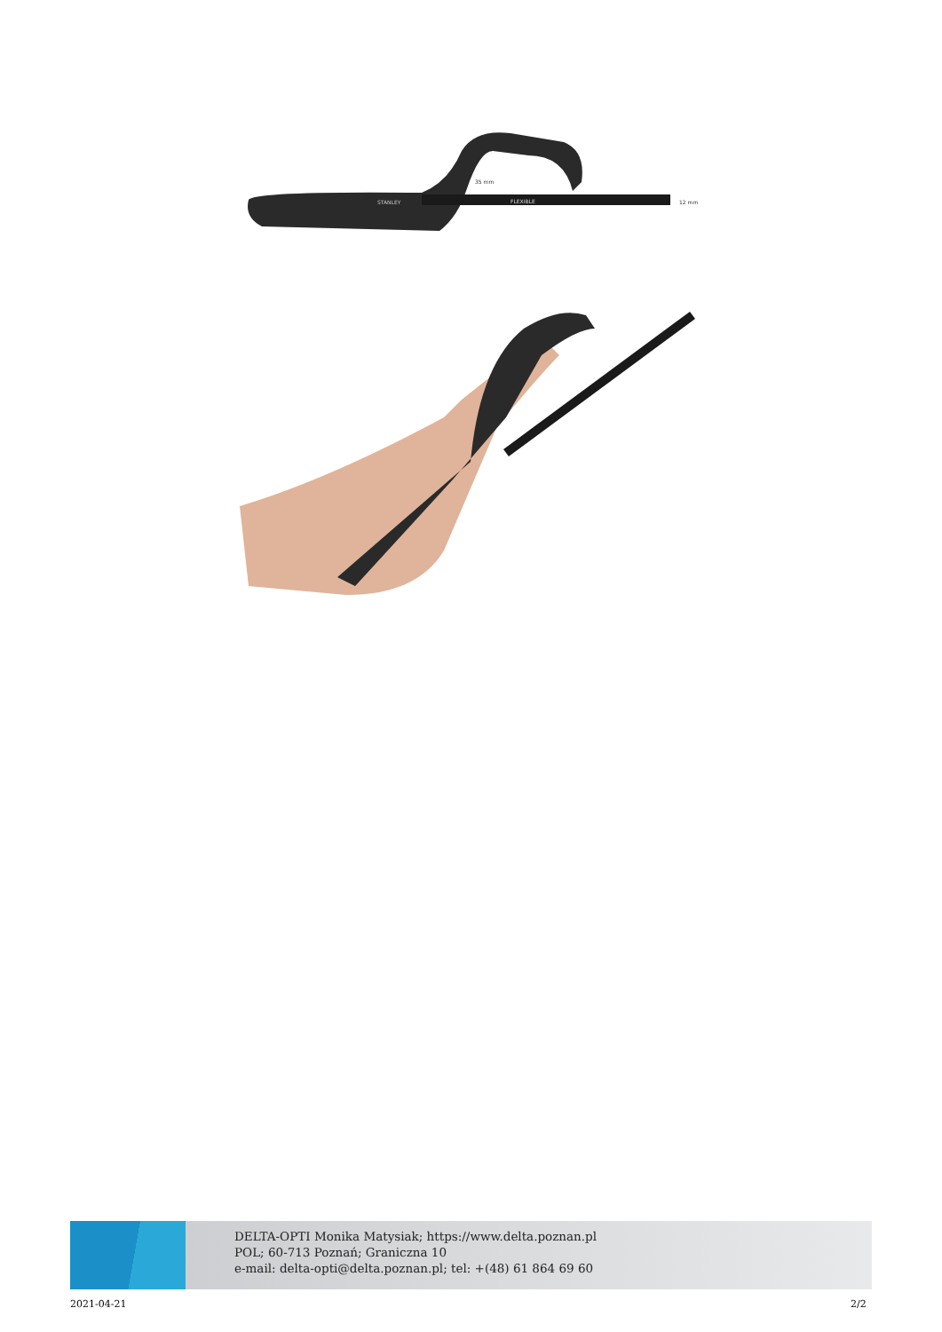35 mm
12 mm
STANLEY
FLEXIBLE
DELTA-OPTI Monika Matysiak; https://www.delta.poznan.pl
POL; 60-713 Poznań; Graniczna 10
e-mail: delta-opti@delta.poznan.pl; tel: +(48) 61 864 69 60
2021-04-21 2/2